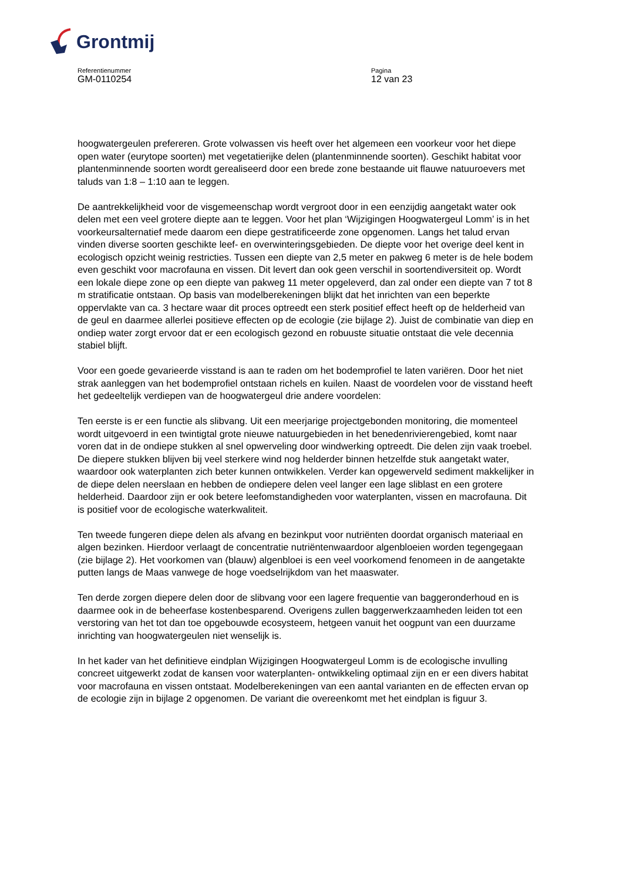Grontmij
Referentienummer
GM-0110254
Pagina
12 van 23
hoogwatergeulen prefereren. Grote volwassen vis heeft over het algemeen een voorkeur voor het diepe open water (eurytope soorten) met vegetatierijke delen (plantenminnende soorten). Geschikt habitat voor plantenminnende soorten wordt gerealiseerd door een brede zone bestaande uit flauwe natuuroevers met taluds van 1:8 – 1:10 aan te leggen.
De aantrekkelijkheid voor de visgemeenschap wordt vergroot door in een eenzijdig aangetakt water ook delen met een veel grotere diepte aan te leggen. Voor het plan ‘Wijzigingen Hoogwatergeul Lomm’ is in het voorkeursalternatief mede daarom een diepe gestratificeerde zone opgenomen. Langs het talud ervan vinden diverse soorten geschikte leef- en overwinteringsgebieden. De diepte voor het overige deel kent in ecologisch opzicht weinig restricties. Tussen een diepte van 2,5 meter en pakweg 6 meter is de hele bodem even geschikt voor macrofauna en vissen. Dit levert dan ook geen verschil in soortendiversiteit op. Wordt een lokale diepe zone op een diepte van pakweg 11 meter opgeleverd, dan zal onder een diepte van 7 tot 8 m stratificatie ontstaan. Op basis van modelberekeningen blijkt dat het inrichten van een beperkte oppervlakte van ca. 3 hectare waar dit proces optreedt een sterk positief effect heeft op de helderheid van de geul en daarmee allerlei positieve effecten op de ecologie (zie bijlage 2). Juist de combinatie van diep en ondiep water zorgt ervoor dat er een ecologisch gezond en robuuste situatie ontstaat die vele decennia stabiel blijft.
Voor een goede gevarieerde visstand is aan te raden om het bodemprofiel te laten variëren. Door het niet strak aanleggen van het bodemprofiel ontstaan richels en kuilen. Naast de voordelen voor de visstand heeft het gedeeltelijk verdiepen van de hoogwatergeul drie andere voordelen:
Ten eerste is er een functie als slibvang. Uit een meerjarige projectgebonden monitoring, die momenteel wordt uitgevoerd in een twintigtal grote nieuwe natuurgebieden in het benedenrivierengebied, komt naar voren dat in de ondiepe stukken al snel opwerveling door windwerking optreedt. Die delen zijn vaak troebel. De diepere stukken blijven bij veel sterkere wind nog helderder binnen hetzelfde stuk aangetakt water, waardoor ook waterplanten zich beter kunnen ontwikkelen. Verder kan opgewerveld sediment makkelijker in de diepe delen neerslaan en hebben de ondiepere delen veel langer een lage sliblast en een grotere helderheid. Daardoor zijn er ook betere leefomstandigheden voor waterplanten, vissen en macrofauna. Dit is positief voor de ecologische waterkwaliteit.
Ten tweede fungeren diepe delen als afvang en bezinkput voor nutriënten doordat organisch materiaal en algen bezinken. Hierdoor verlaagt de concentratie nutriëntenwaardoor algenbloeien worden tegengegaan (zie bijlage 2). Het voorkomen van (blauw) algenbloei is een veel voorkomend fenomeen in de aangetakte putten langs de Maas vanwege de hoge voedselrijkdom van het maaswater.
Ten derde zorgen diepere delen door de slibvang voor een lagere frequentie van baggeronderhoud en is daarmee ook in de beheerfase kostenbesparend. Overigens zullen baggerwerkzaamheden leiden tot een verstoring van het tot dan toe opgebouwde ecosysteem, hetgeen vanuit het oogpunt van een duurzame inrichting van hoogwatergeulen niet wenselijk is.
In het kader van het definitieve eindplan Wijzigingen Hoogwatergeul Lomm is de ecologische invulling concreet uitgewerkt zodat de kansen voor waterplanten- ontwikkeling optimaal zijn en er een divers habitat voor macrofauna en vissen ontstaat. Modelberekeningen van een aantal varianten en de effecten ervan op de ecologie zijn in bijlage 2 opgenomen. De variant die overeenkomt met het eindplan is figuur 3.